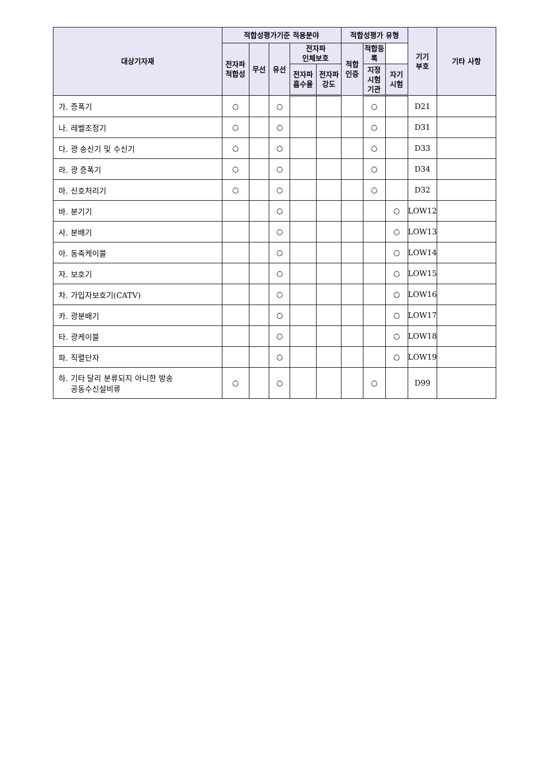| 대상기자재 | 적합성평가기준 적용분야 | | | | | 적합성평가 유형 | | | 기기 부호 | 기타 사항 |
| --- | --- | --- | --- | --- | --- | --- | --- | --- | --- | --- |
| | 전자파 적합성 | 무선 | 유선 | 전자파 인체보호 | | 적합 인증 | 적합등록 | | | |
| | | | | 전자파 흡수율 | 전자파 강도 | | 지정 시험 기관 | 자기 시험 | | |
| 가. 증폭기 | ○ | | ○ | | | | ○ | | D21 | |
| 나. 레벨조정기 | ○ | | ○ | | | | ○ | | D31 | |
| 다. 광 송신기 및 수신기 | ○ | | ○ | | | | ○ | | D33 | |
| 라. 광 증폭기 | ○ | | ○ | | | | ○ | | D34 | |
| 마. 신호처리기 | ○ | | ○ | | | | ○ | | D32 | |
| 바. 분기기 | | | ○ | | | | | ○ | LOW12 | |
| 사. 분배기 | | | ○ | | | | | ○ | LOW13 | |
| 아. 동축케이블 | | | ○ | | | | | ○ | LOW14 | |
| 자. 보호기 | | | ○ | | | | | ○ | LOW15 | |
| 차. 가입자보호기(CATV) | | | ○ | | | | | ○ | LOW16 | |
| 카. 광분배기 | | | ○ | | | | | ○ | LOW17 | |
| 타. 광케이블 | | | ○ | | | | | ○ | LOW18 | |
| 파. 직렬단자 | | | ○ | | | | | ○ | LOW19 | |
| 하. 기타 달리 분류되지 아니한 방송 공동수신설비류 | ○ | | ○ | | | | ○ | | D99 | |